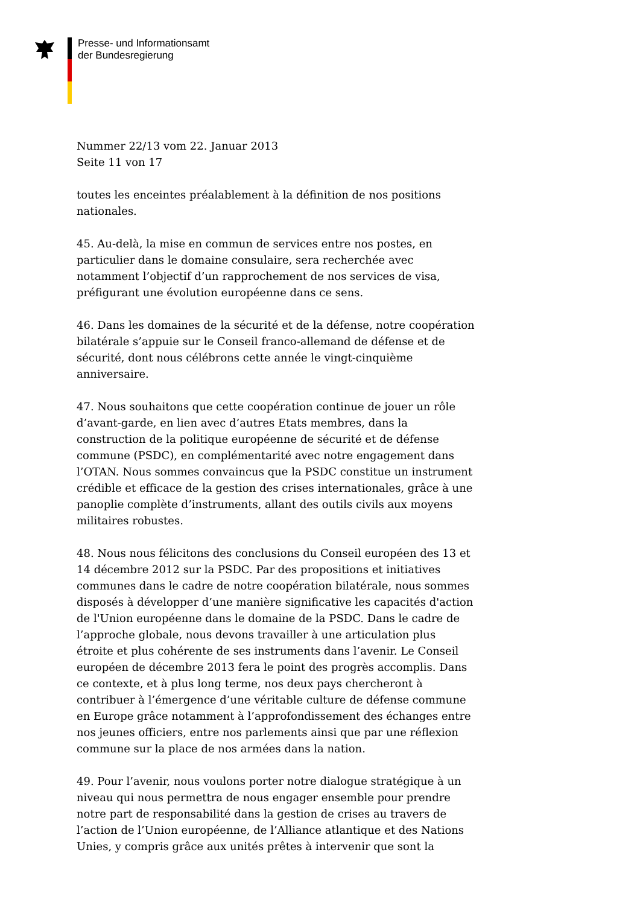Presse- und Informationsamt
der Bundesregierung
Nummer 22/13 vom 22. Januar 2013
Seite 11 von 17
toutes les enceintes préalablement à la définition de nos positions nationales.
45. Au-delà, la mise en commun de services entre nos postes, en particulier dans le domaine consulaire, sera recherchée avec notamment l’objectif d’un rapprochement de nos services de visa, préfigurant une évolution européenne dans ce sens.
46. Dans les domaines de la sécurité et de la défense, notre coopération bilatérale s’appuie sur le Conseil franco-allemand de défense et de sécurité, dont nous célébrons cette année le vingt-cinquième anniversaire.
47. Nous souhaitons que cette coopération continue de jouer un rôle d’avant-garde, en lien avec d’autres Etats membres, dans la construction de la politique européenne de sécurité et de défense commune (PSDC), en complémentarité avec notre engagement dans l’OTAN. Nous sommes convaincus que la PSDC constitue un instrument crédible et efficace de la gestion des crises internationales, grâce à une panoplie complète d’instruments, allant des outils civils aux moyens militaires robustes.
48. Nous nous félicitons des conclusions du Conseil européen des 13 et 14 décembre 2012 sur la PSDC. Par des propositions et initiatives communes dans le cadre de notre coopération bilatérale, nous sommes disposés à développer d’une manière significative les capacités d'action de l'Union européenne dans le domaine de la PSDC. Dans le cadre de l’approche globale, nous devons travailler à une articulation plus étroite et plus cohérente de ses instruments dans l’avenir. Le Conseil européen de décembre 2013 fera le point des progrès accomplis. Dans ce contexte, et à plus long terme, nos deux pays chercheront à contribuer à l’émergence d’une véritable culture de défense commune en Europe grâce notamment à l’approfondissement des échanges entre nos jeunes officiers, entre nos parlements ainsi que par une réflexion commune sur la place de nos armées dans la nation.
49. Pour l’avenir, nous voulons porter notre dialogue stratégique à un niveau qui nous permettra de nous engager ensemble pour prendre notre part de responsabilité dans la gestion de crises au travers de l’action de l’Union européenne, de l’Alliance atlantique et des Nations Unies, y compris grâce aux unités prêtes à intervenir que sont la